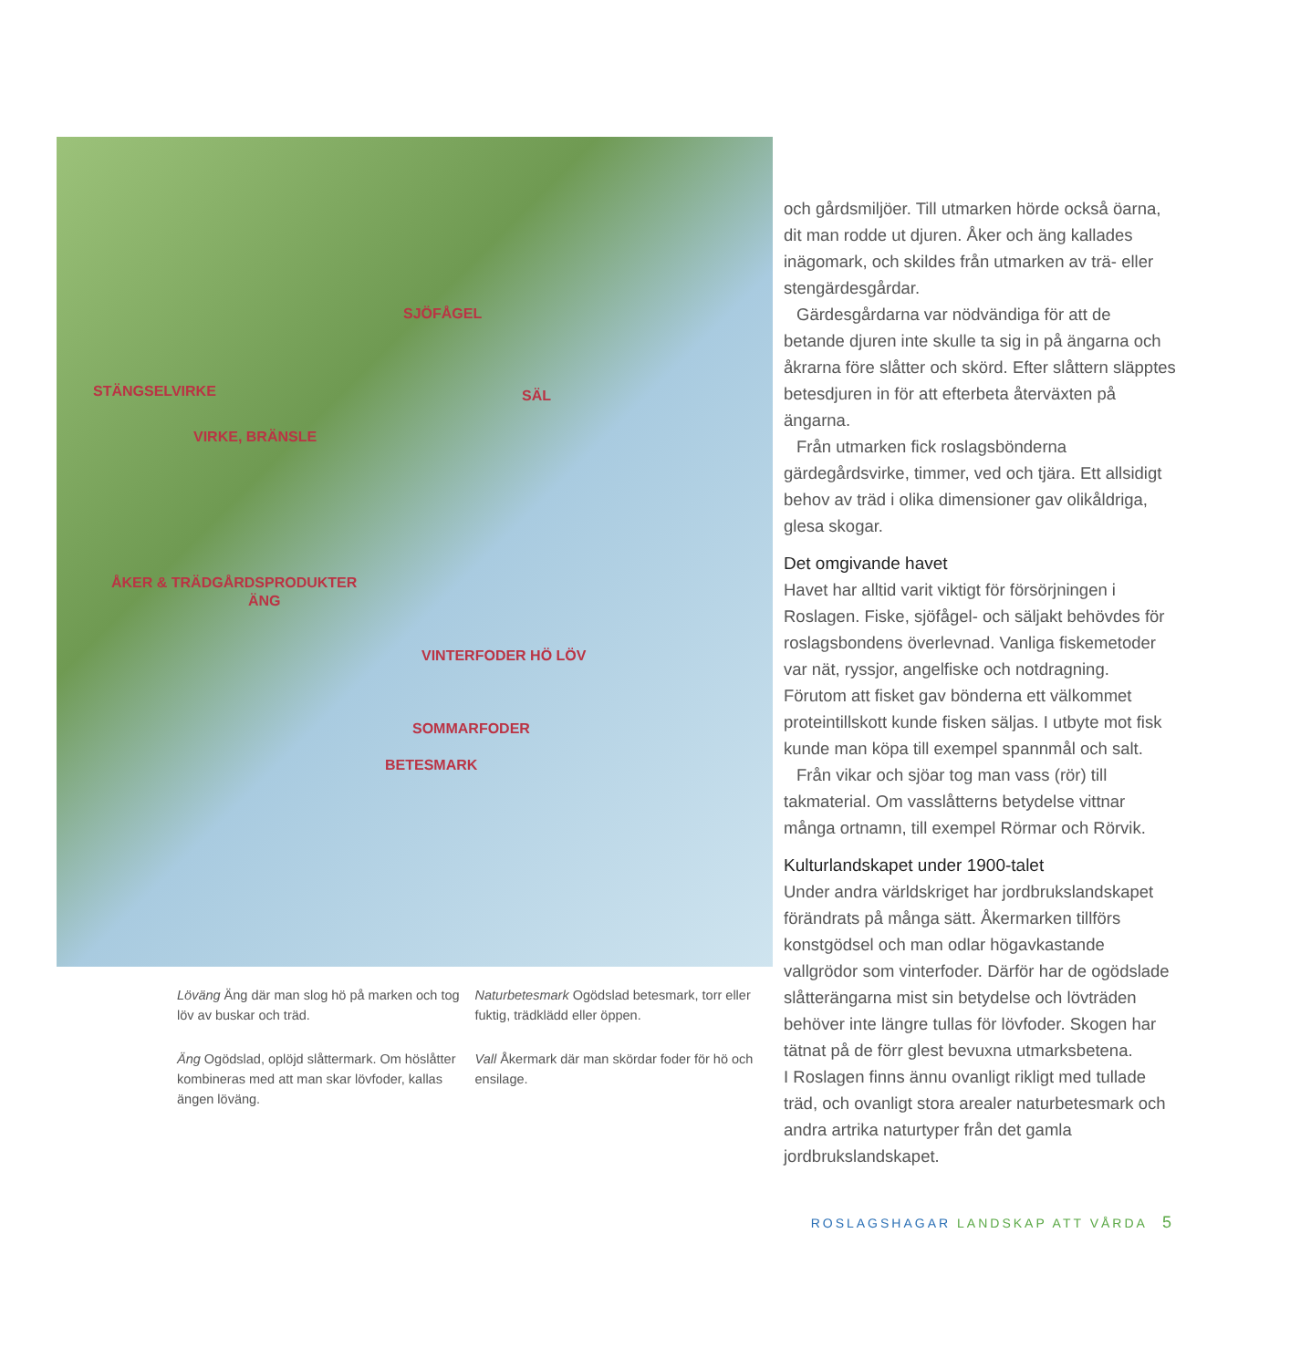SJÖFÅGEL
SÄL
VIRKE, BRÄNSLE
STÄNGSELVIRKE
ÅKER & TRÄDGÅRDSPRODUKTER
ÄNG
VINTERFODER HÖ LÖV
SOMMARFODER
BETESMARK
Löväng Äng där man slog hö på marken och tog löv av buskar och träd.
Äng Ogödslad, oplöjd slåttermark. Om höslåtter kombineras med att man skar lövfoder, kallas ängen löväng.
Naturbetesmark Ogödslad betesmark, torr eller fuktig, trädklädd eller öppen.
Vall Åkermark där man skördar foder för hö och ensilage.
och gårdsmiljöer. Till utmarken hörde också öarna, dit man rodde ut djuren. Åker och äng kallades inägomark, och skildes från utmarken av trä- eller stengärdesgårdar.
Gärdesgårdarna var nödvändiga för att de betande djuren inte skulle ta sig in på ängarna och åkrarna före slåtter och skörd. Efter slåttern släpptes betesdjuren in för att efterbeta återväxten på ängarna.
Från utmarken fick roslagsbönderna gärdegårdsvirke, timmer, ved och tjära. Ett allsidigt behov av träd i olika dimensioner gav olikåldriga, glesa skogar.
Det omgivande havet
Havet har alltid varit viktigt för försörjningen i Roslagen. Fiske, sjöfågel- och säljakt behövdes för roslagsbondens överlevnad. Vanliga fiskemetoder var nät, ryssjor, angelfiske och notdragning. Förutom att fisket gav bönderna ett välkommet proteintillskott kunde fisken säljas. I utbyte mot fisk kunde man köpa till exempel spannmål och salt.
Från vikar och sjöar tog man vass (rör) till takmaterial. Om vasslåtterns betydelse vittnar många ortnamn, till exempel Rörmar och Rörvik.
Kulturlandskapet under 1900-talet
Under andra världskriget har jordbrukslandskapet förändrats på många sätt. Åkermarken tillförs konstgödsel och man odlar högavkastande vallgrödor som vinterfoder. Därför har de ogödslade slåtterängarna mist sin betydelse och lövträden behöver inte längre tullas för lövfoder. Skogen har tätnat på de förr glest bevuxna utmarksbetena.
I Roslagen finns ännu ovanligt rikligt med tullade träd, och ovanligt stora arealer naturbetesmark och andra artrika naturtyper från det gamla jordbrukslandskapet.
ROSLAGSHAGAR LANDSKAP ATT VÅRDA 5